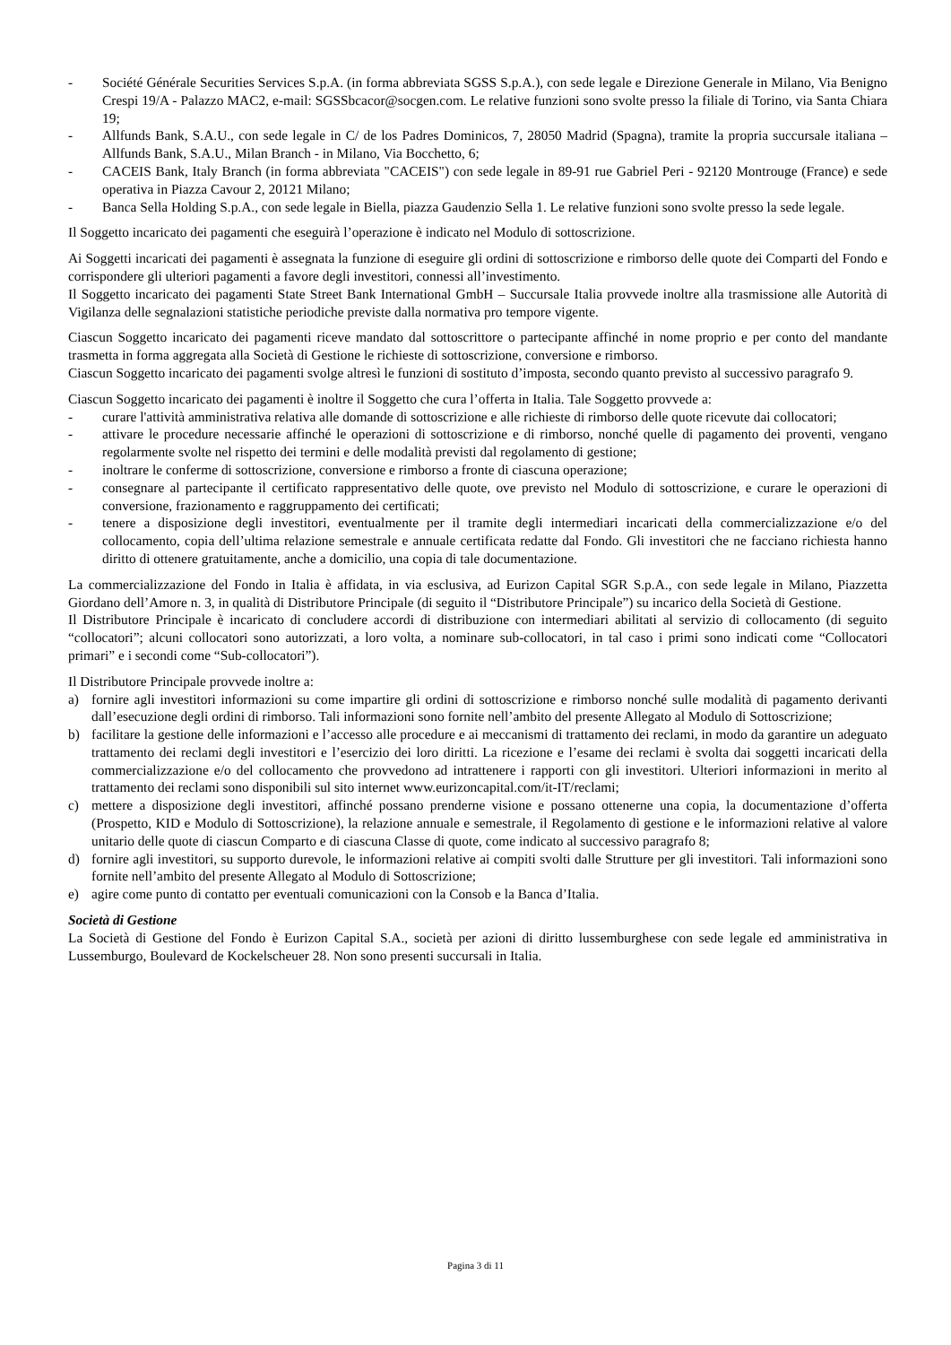- Société Générale Securities Services S.p.A. (in forma abbreviata SGSS S.p.A.), con sede legale e Direzione Generale in Milano, Via Benigno Crespi 19/A - Palazzo MAC2, e-mail: SGSSbcacor@socgen.com. Le relative funzioni sono svolte presso la filiale di Torino, via Santa Chiara 19;
- Allfunds Bank, S.A.U., con sede legale in C/ de los Padres Dominicos, 7, 28050 Madrid (Spagna), tramite la propria succursale italiana – Allfunds Bank, S.A.U., Milan Branch - in Milano, Via Bocchetto, 6;
- CACEIS Bank, Italy Branch (in forma abbreviata "CACEIS") con sede legale in 89-91 rue Gabriel Peri - 92120 Montrouge (France) e sede operativa in Piazza Cavour 2, 20121 Milano;
- Banca Sella Holding S.p.A., con sede legale in Biella, piazza Gaudenzio Sella 1. Le relative funzioni sono svolte presso la sede legale.
Il Soggetto incaricato dei pagamenti che eseguirà l’operazione è indicato nel Modulo di sottoscrizione.
Ai Soggetti incaricati dei pagamenti è assegnata la funzione di eseguire gli ordini di sottoscrizione e rimborso delle quote dei Comparti del Fondo e corrispondere gli ulteriori pagamenti a favore degli investitori, connessi all’investimento.
Il Soggetto incaricato dei pagamenti State Street Bank International GmbH – Succursale Italia provvede inoltre alla trasmissione alle Autorità di Vigilanza delle segnalazioni statistiche periodiche previste dalla normativa pro tempore vigente.
Ciascun Soggetto incaricato dei pagamenti riceve mandato dal sottoscrittore o partecipante affinché in nome proprio e per conto del mandante trasmetta in forma aggregata alla Società di Gestione le richieste di sottoscrizione, conversione e rimborso.
Ciascun Soggetto incaricato dei pagamenti svolge altresì le funzioni di sostituto d’imposta, secondo quanto previsto al successivo paragrafo 9.
Ciascun Soggetto incaricato dei pagamenti è inoltre il Soggetto che cura l’offerta in Italia. Tale Soggetto provvede a:
- curare l'attività amministrativa relativa alle domande di sottoscrizione e alle richieste di rimborso delle quote ricevute dai collocatori;
- attivare le procedure necessarie affinché le operazioni di sottoscrizione e di rimborso, nonché quelle di pagamento dei proventi, vengano regolarmente svolte nel rispetto dei termini e delle modalità previsti dal regolamento di gestione;
- inoltrare le conferme di sottoscrizione, conversione e rimborso a fronte di ciascuna operazione;
- consegnare al partecipante il certificato rappresentativo delle quote, ove previsto nel Modulo di sottoscrizione, e curare le operazioni di conversione, frazionamento e raggruppamento dei certificati;
- tenere a disposizione degli investitori, eventualmente per il tramite degli intermediari incaricati della commercializzazione e/o del collocamento, copia dell’ultima relazione semestrale e annuale certificata redatte dal Fondo. Gli investitori che ne facciano richiesta hanno diritto di ottenere gratuitamente, anche a domicilio, una copia di tale documentazione.
La commercializzazione del Fondo in Italia è affidata, in via esclusiva, ad Eurizon Capital SGR S.p.A., con sede legale in Milano, Piazzetta Giordano dell’Amore n. 3, in qualità di Distributore Principale (di seguito il “Distributore Principale”) su incarico della Società di Gestione.
Il Distributore Principale è incaricato di concludere accordi di distribuzione con intermediari abilitati al servizio di collocamento (di seguito “collocatori”; alcuni collocatori sono autorizzati, a loro volta, a nominare sub-collocatori, in tal caso i primi sono indicati come “Collocatori primari” e i secondi come “Sub-collocatori”).
Il Distributore Principale provvede inoltre a:
a) fornire agli investitori informazioni su come impartire gli ordini di sottoscrizione e rimborso nonché sulle modalità di pagamento derivanti dall’esecuzione degli ordini di rimborso. Tali informazioni sono fornite nell’ambito del presente Allegato al Modulo di Sottoscrizione;
b) facilitare la gestione delle informazioni e l’accesso alle procedure e ai meccanismi di trattamento dei reclami, in modo da garantire un adeguato trattamento dei reclami degli investitori e l’esercizio dei loro diritti. La ricezione e l’esame dei reclami è svolta dai soggetti incaricati della commercializzazione e/o del collocamento che provvedono ad intrattenere i rapporti con gli investitori. Ulteriori informazioni in merito al trattamento dei reclami sono disponibili sul sito internet www.eurizoncapital.com/it-IT/reclami;
c) mettere a disposizione degli investitori, affinché possano prenderne visione e possano ottenerne una copia, la documentazione d’offerta (Prospetto, KID e Modulo di Sottoscrizione), la relazione annuale e semestrale, il Regolamento di gestione e le informazioni relative al valore unitario delle quote di ciascun Comparto e di ciascuna Classe di quote, come indicato al successivo paragrafo 8;
d) fornire agli investitori, su supporto durevole, le informazioni relative ai compiti svolti dalle Strutture per gli investitori. Tali informazioni sono fornite nell’ambito del presente Allegato al Modulo di Sottoscrizione;
e) agire come punto di contatto per eventuali comunicazioni con la Consob e la Banca d’Italia.
Società di Gestione
La Società di Gestione del Fondo è Eurizon Capital S.A., società per azioni di diritto lussemburghese con sede legale ed amministrativa in Lussemburgo, Boulevard de Kockelscheuer 28. Non sono presenti succursali in Italia.
Pagina 3 di 11